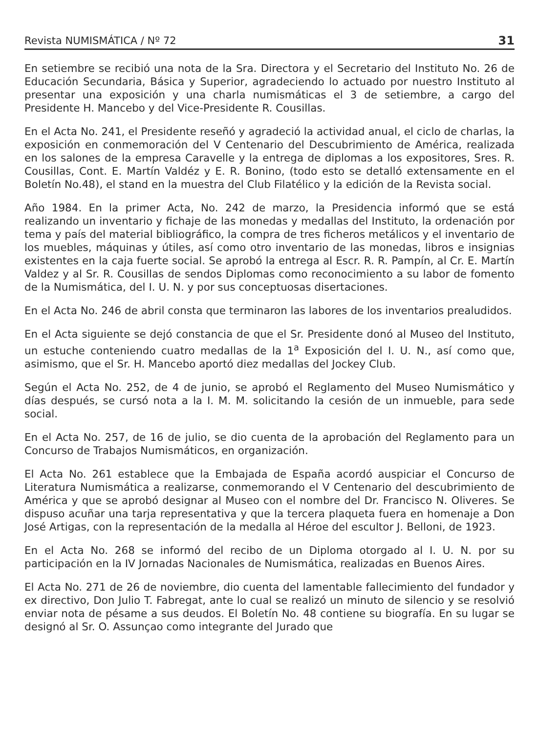Revista NUMISMÁTICA / Nº 72 31
En setiembre se recibió una nota de la Sra. Directora y el Secretario del Instituto No. 26 de Educación Secundaria, Básica y Superior, agradeciendo lo actuado por nuestro Instituto al presentar una exposición y una charla numismáticas el 3 de setiembre, a cargo del Presidente H. Mancebo y del Vice-Presidente R. Cousillas.
En el Acta No. 241, el Presidente reseñó y agradeció la actividad anual, el ciclo de charlas, la exposición en conmemoración del V Centenario del Descubrimiento de América, realizada en los salones de la empresa Caravelle y la entrega de diplomas a los expositores, Sres. R. Cousillas, Cont. E. Martín Valdéz y E. R. Bonino, (todo esto se detalló extensamente en el Boletín No.48), el stand en la muestra del Club Filatélico y la edición de la Revista social.
Año 1984. En la primer Acta, No. 242 de marzo, la Presidencia informó que se está realizando un inventario y fichaje de las monedas y medallas del Instituto, la ordenación por tema y país del material bibliográfico, la compra de tres ficheros metálicos y el inventario de los muebles, máquinas y útiles, así como otro inventario de las monedas, libros e insignias existentes en la caja fuerte social. Se aprobó la entrega al Escr. R. R. Pampín, al Cr. E. Martín Valdez y al Sr. R. Cousillas de sendos Diplomas como reconocimiento a su labor de fomento de la Numismática, del I. U. N. y por sus conceptuosas disertaciones.
En el Acta No. 246 de abril consta que terminaron las labores de los inventarios prealudidos.
En el Acta siguiente se dejó constancia de que el Sr. Presidente donó al Museo del Instituto, un estuche conteniendo cuatro medallas de la 1<sup>a</sup> Exposición del I. U. N., así como que, asimismo, que el Sr. H. Mancebo aportó diez medallas del Jockey Club.
Según el Acta No. 252, de 4 de junio, se aprobó el Reglamento del Museo Numismático y días después, se cursó nota a la I. M. M. solicitando la cesión de un inmueble, para sede social.
En el Acta No. 257, de 16 de julio, se dio cuenta de la aprobación del Reglamento para un Concurso de Trabajos Numismáticos, en organización.
El Acta No. 261 establece que la Embajada de España acordó auspiciar el Concurso de Literatura Numismática a realizarse, conmemorando el V Centenario del descubrimiento de América y que se aprobó designar al Museo con el nombre del Dr. Francisco N. Oliveres. Se dispuso acuñar una tarja representativa y que la tercera plaqueta fuera en homenaje a Don José Artigas, con la representación de la medalla al Héroe del escultor J. Belloni, de 1923.
En el Acta No. 268 se informó del recibo de un Diploma otorgado al I. U. N. por su participación en la IV Jornadas Nacionales de Numismática, realizadas en Buenos Aires.
El Acta No. 271 de 26 de noviembre, dio cuenta del lamentable fallecimiento del fundador y ex directivo, Don Julio T. Fabregat, ante lo cual se realizó un minuto de silencio y se resolvió enviar nota de pésame a sus deudos. El Boletín No. 48 contiene su biografía. En su lugar se designó al Sr. O. Assunçao como integrante del Jurado que